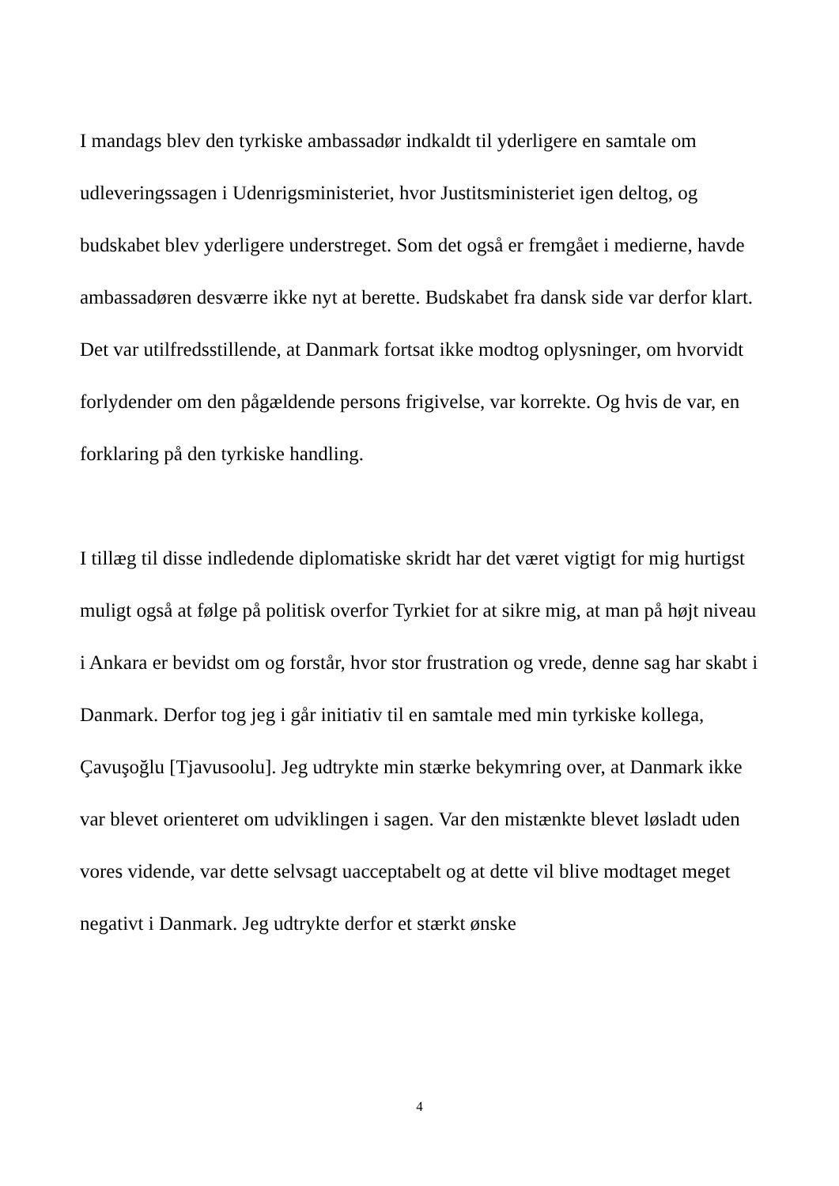I mandags blev den tyrkiske ambassadør indkaldt til yderligere en samtale om udleveringssagen i Udenrigsministeriet, hvor Justitsministeriet igen deltog, og budskabet blev yderligere understreget. Som det også er fremgået i medierne, havde ambassadøren desværre ikke nyt at berette. Budskabet fra dansk side var derfor klart. Det var utilfredsstillende, at Danmark fortsat ikke modtog oplysninger, om hvorvidt forlydender om den pågældende persons frigivelse, var korrekte. Og hvis de var, en forklaring på den tyrkiske handling.
I tillæg til disse indledende diplomatiske skridt har det været vigtigt for mig hurtigst muligt også at følge på politisk overfor Tyrkiet for at sikre mig, at man på højt niveau i Ankara er bevidst om og forstår, hvor stor frustration og vrede, denne sag har skabt i Danmark. Derfor tog jeg i går initiativ til en samtale med min tyrkiske kollega, Çavuşoğlu [Tjavusoolu]. Jeg udtrykte min stærke bekymring over, at Danmark ikke var blevet orienteret om udviklingen i sagen. Var den mistænkte blevet løsladt uden vores vidende, var dette selvsagt uacceptabelt og at dette vil blive modtaget meget negativt i Danmark. Jeg udtrykte derfor et stærkt ønske
4